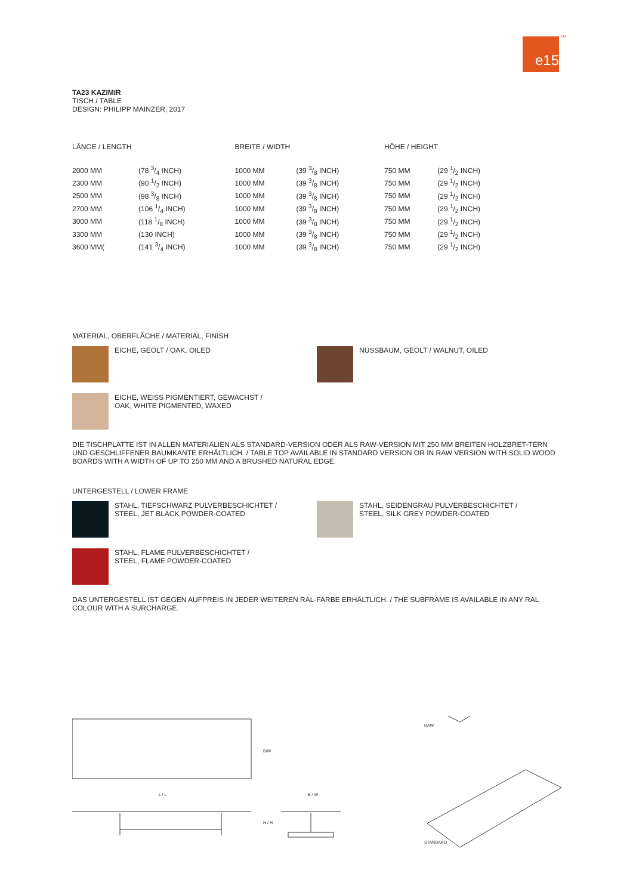e15 TM
TA23 KAZIMIR
TISCH / TABLE
DESIGN: PHILIPP MAINZER, 2017
| LÄNGE / LENGTH | | BREITE / WIDTH | | HÖHE / HEIGHT | |
| 2000 MM | (78 3/4 INCH) | 1000 MM | (39 3/8 INCH) | 750 MM | (29 1/2 INCH) |
| 2300 MM | (90 1/2 INCH) | 1000 MM | (39 3/8 INCH) | 750 MM | (29 1/2 INCH) |
| 2500 MM | (98 3/8 INCH) | 1000 MM | (39 3/8 INCH) | 750 MM | (29 1/2 INCH) |
| 2700 MM | (106 1/4 INCH) | 1000 MM | (39 3/8 INCH) | 750 MM | (29 1/2 INCH) |
| 3000 MM | (118 1/8 INCH) | 1000 MM | (39 3/8 INCH) | 750 MM | (29 1/2 INCH) |
| 3300 MM | (130 INCH) | 1000 MM | (39 3/8 INCH) | 750 MM | (29 1/2 INCH) |
| 3600 MM( | (141 3/4 INCH) | 1000 MM | (39 3/8 INCH) | 750 MM | (29 1/2 INCH) |
MATERIAL, OBERFLÄCHE / MATERIAL, FINISH
EICHE, GEÖLT / OAK, OILED NUSSBAUM, GEÖLT / WALNUT, OILED
EICHE, WEISS PIGMENTIERT, GEWACHST /
OAK, WHITE PIGMENTED, WAXED
DIE TISCHPLATTE IST IN ALLEN MATERIALIEN ALS STANDARD-VERSION ODER ALS RAW-VERSION MIT 250 MM BREITEN HOLZBRET-TERN UND GESCHLIFFENER BAUMKANTE ERHÄLTLICH. / TABLE TOP AVAILABLE IN STANDARD VERSION OR IN RAW VERSION WITH SOLID WOOD BOARDS WITH A WIDTH OF UP TO 250 MM AND A BRUSHED NATURAL EDGE.
UNTERGESTELL / LOWER FRAME
STAHL, TIEFSCHWARZ PULVERBESCHICHTET /
STEEL, JET BLACK POWDER-COATED
STAHL, SEIDENGRAU PULVERBESCHICHTET /
STEEL, SILK GREY POWDER-COATED
STAHL, FLAME PULVERBESCHICHTET /
STEEL, FLAME POWDER-COATED
DAS UNTERGESTELL IST GEGEN AUFPREIS IN JEDER WEITEREN RAL-FARBE ERHÄLTLICH. / THE SUBFRAME IS AVAILABLE IN ANY RAL COLOUR WITH A SURCHARGE.
RAW
STANDARD
L / L B / W
B/W
H / H